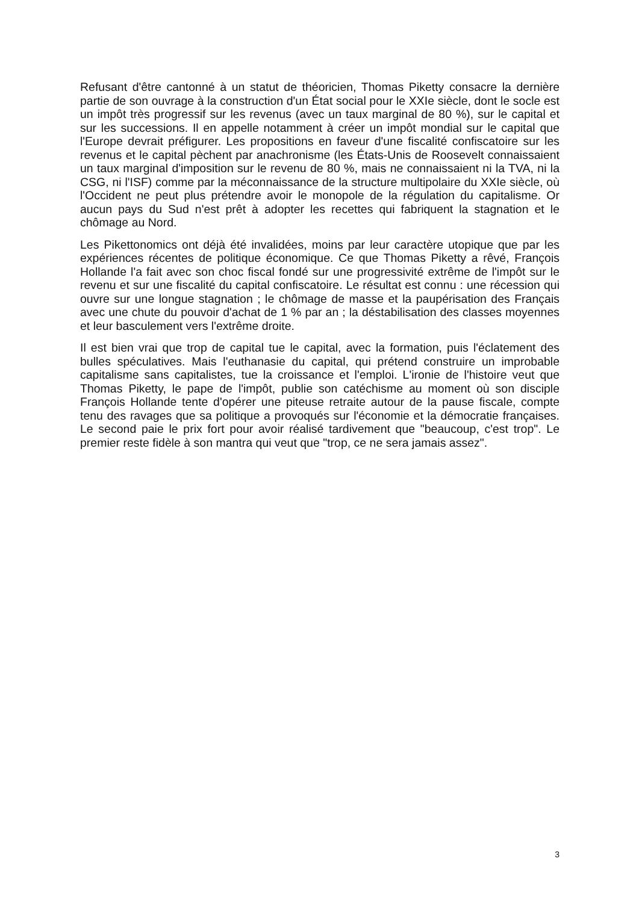Refusant d'être cantonné à un statut de théoricien, Thomas Piketty consacre la dernière partie de son ouvrage à la construction d'un État social pour le XXIe siècle, dont le socle est un impôt très progressif sur les revenus (avec un taux marginal de 80 %), sur le capital et sur les successions. Il en appelle notamment à créer un impôt mondial sur le capital que l'Europe devrait préfigurer. Les propositions en faveur d'une fiscalité confiscatoire sur les revenus et le capital pèchent par anachronisme (les États-Unis de Roosevelt connaissaient un taux marginal d'imposition sur le revenu de 80 %, mais ne connaissaient ni la TVA, ni la CSG, ni l'ISF) comme par la méconnaissance de la structure multipolaire du XXIe siècle, où l'Occident ne peut plus prétendre avoir le monopole de la régulation du capitalisme. Or aucun pays du Sud n'est prêt à adopter les recettes qui fabriquent la stagnation et le chômage au Nord.
Les Pikettonomics ont déjà été invalidées, moins par leur caractère utopique que par les expériences récentes de politique économique. Ce que Thomas Piketty a rêvé, François Hollande l'a fait avec son choc fiscal fondé sur une progressivité extrême de l'impôt sur le revenu et sur une fiscalité du capital confiscatoire. Le résultat est connu : une récession qui ouvre sur une longue stagnation ; le chômage de masse et la paupérisation des Français avec une chute du pouvoir d'achat de 1 % par an ; la déstabilisation des classes moyennes et leur basculement vers l'extrême droite.
Il est bien vrai que trop de capital tue le capital, avec la formation, puis l'éclatement des bulles spéculatives. Mais l'euthanasie du capital, qui prétend construire un improbable capitalisme sans capitalistes, tue la croissance et l'emploi. L'ironie de l'histoire veut que Thomas Piketty, le pape de l'impôt, publie son catéchisme au moment où son disciple François Hollande tente d'opérer une piteuse retraite autour de la pause fiscale, compte tenu des ravages que sa politique a provoqués sur l'économie et la démocratie françaises. Le second paie le prix fort pour avoir réalisé tardivement que "beaucoup, c'est trop". Le premier reste fidèle à son mantra qui veut que "trop, ce ne sera jamais assez".
3